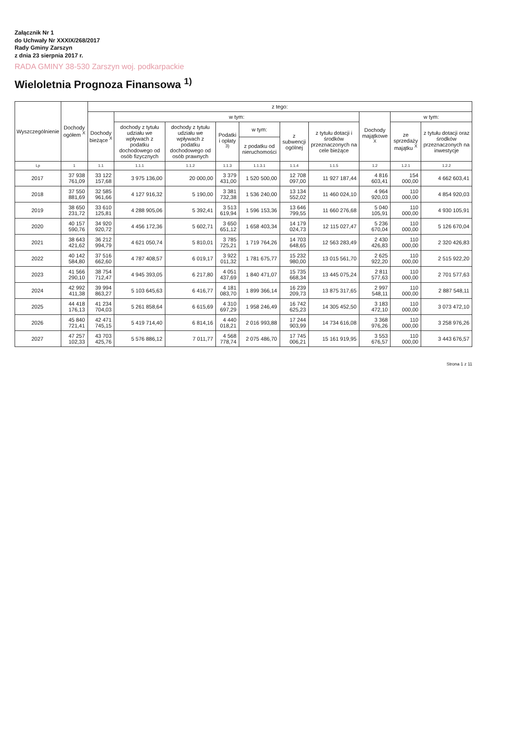Załącznik Nr 1
do Uchwały Nr XXXIX/268/2017
Rady Gminy Zarszyn
z dnia 23 sierpnia 2017 r.
RADA GMINY 38-530 Zarszyn woj. podkarpackie
Wieloletnia Prognoza Finansowa <sup>1)</sup>
| Wyszczególnienie | Dochody ogółem <sup>X</sup> | z tego: | | | | | | | | | |
| --- | --- | --- | --- | --- | --- | --- | --- | --- | --- | --- | --- |
| | | Dochody bieżące <sup>X</sup> | w tym: | | | | | | Dochody majątkowe <sup>X</sup> | w tym: | |
| | | | dochody z tytułu udziału we wpływach z podatku dochodowego od osób fizycznych | dochody z tytułu udziału we wpływach z podatku dochodowego od osób prawnych | Podatki i opłaty <sup>3)</sup> | w tym: | z subwencji ogólnej | z tytułu dotacji i środków przeznaczonych na cele bieżące | | ze sprzedaży majątku <sup>X</sup> | z tytułu dotacji oraz środków przeznaczonych na inwestycje |
| | | | | | | z podatku od nieruchomości | | | | | |
| Lp | 1 | 1.1 | 1.1.1 | 1.1.2 | 1.1.3 | 1.1.3.1 | 1.1.4 | 1.1.5 | 1.2 | 1.2.1 | 1.2.2 |
| 2017 | 37 938 761,09 | 33 122 157,68 | 3 975 136,00 | 20 000,00 | 3 379 431,00 | 1 520 500,00 | 12 708 097,00 | 11 927 187,44 | 4 816 603,41 | 154 000,00 | 4 662 603,41 |
| 2018 | 37 550 881,69 | 32 585 961,66 | 4 127 916,32 | 5 190,00 | 3 381 732,38 | 1 536 240,00 | 13 134 552,02 | 11 460 024,10 | 4 964 920,03 | 110 000,00 | 4 854 920,03 |
| 2019 | 38 650 231,72 | 33 610 125,81 | 4 288 905,06 | 5 392,41 | 3 513 619,94 | 1 596 153,36 | 13 646 799,55 | 11 660 276,68 | 5 040 105,91 | 110 000,00 | 4 930 105,91 |
| 2020 | 40 157 590,76 | 34 920 920,72 | 4 456 172,36 | 5 602,71 | 3 650 651,12 | 1 658 403,34 | 14 179 024,73 | 12 115 027,47 | 5 236 670,04 | 110 000,00 | 5 126 670,04 |
| 2021 | 38 643 421,62 | 36 212 994,79 | 4 621 050,74 | 5 810,01 | 3 785 725,21 | 1 719 764,26 | 14 703 648,65 | 12 563 283,49 | 2 430 426,83 | 110 000,00 | 2 320 426,83 |
| 2022 | 40 142 584,80 | 37 516 662,60 | 4 787 408,57 | 6 019,17 | 3 922 011,32 | 1 781 675,77 | 15 232 980,00 | 13 015 561,70 | 2 625 922,20 | 110 000,00 | 2 515 922,20 |
| 2023 | 41 566 290,10 | 38 754 712,47 | 4 945 393,05 | 6 217,80 | 4 051 437,69 | 1 840 471,07 | 15 735 668,34 | 13 445 075,24 | 2 811 577,63 | 110 000,00 | 2 701 577,63 |
| 2024 | 42 992 411,38 | 39 994 863,27 | 5 103 645,63 | 6 416,77 | 4 181 083,70 | 1 899 366,14 | 16 239 209,73 | 13 875 317,65 | 2 997 548,11 | 110 000,00 | 2 887 548,11 |
| 2025 | 44 418 176,13 | 41 234 704,03 | 5 261 858,64 | 6 615,69 | 4 310 697,29 | 1 958 246,49 | 16 742 625,23 | 14 305 452,50 | 3 183 472,10 | 110 000,00 | 3 073 472,10 |
| 2026 | 45 840 721,41 | 42 471 745,15 | 5 419 714,40 | 6 814,16 | 4 440 018,21 | 2 016 993,88 | 17 244 903,99 | 14 734 616,08 | 3 368 976,26 | 110 000,00 | 3 258 976,26 |
| 2027 | 47 257 102,33 | 43 703 425,76 | 5 576 886,12 | 7 011,77 | 4 568 778,74 | 2 075 486,70 | 17 745 006,21 | 15 161 919,95 | 3 553 676,57 | 110 000,00 | 3 443 676,57 |
Strona 1 z 11